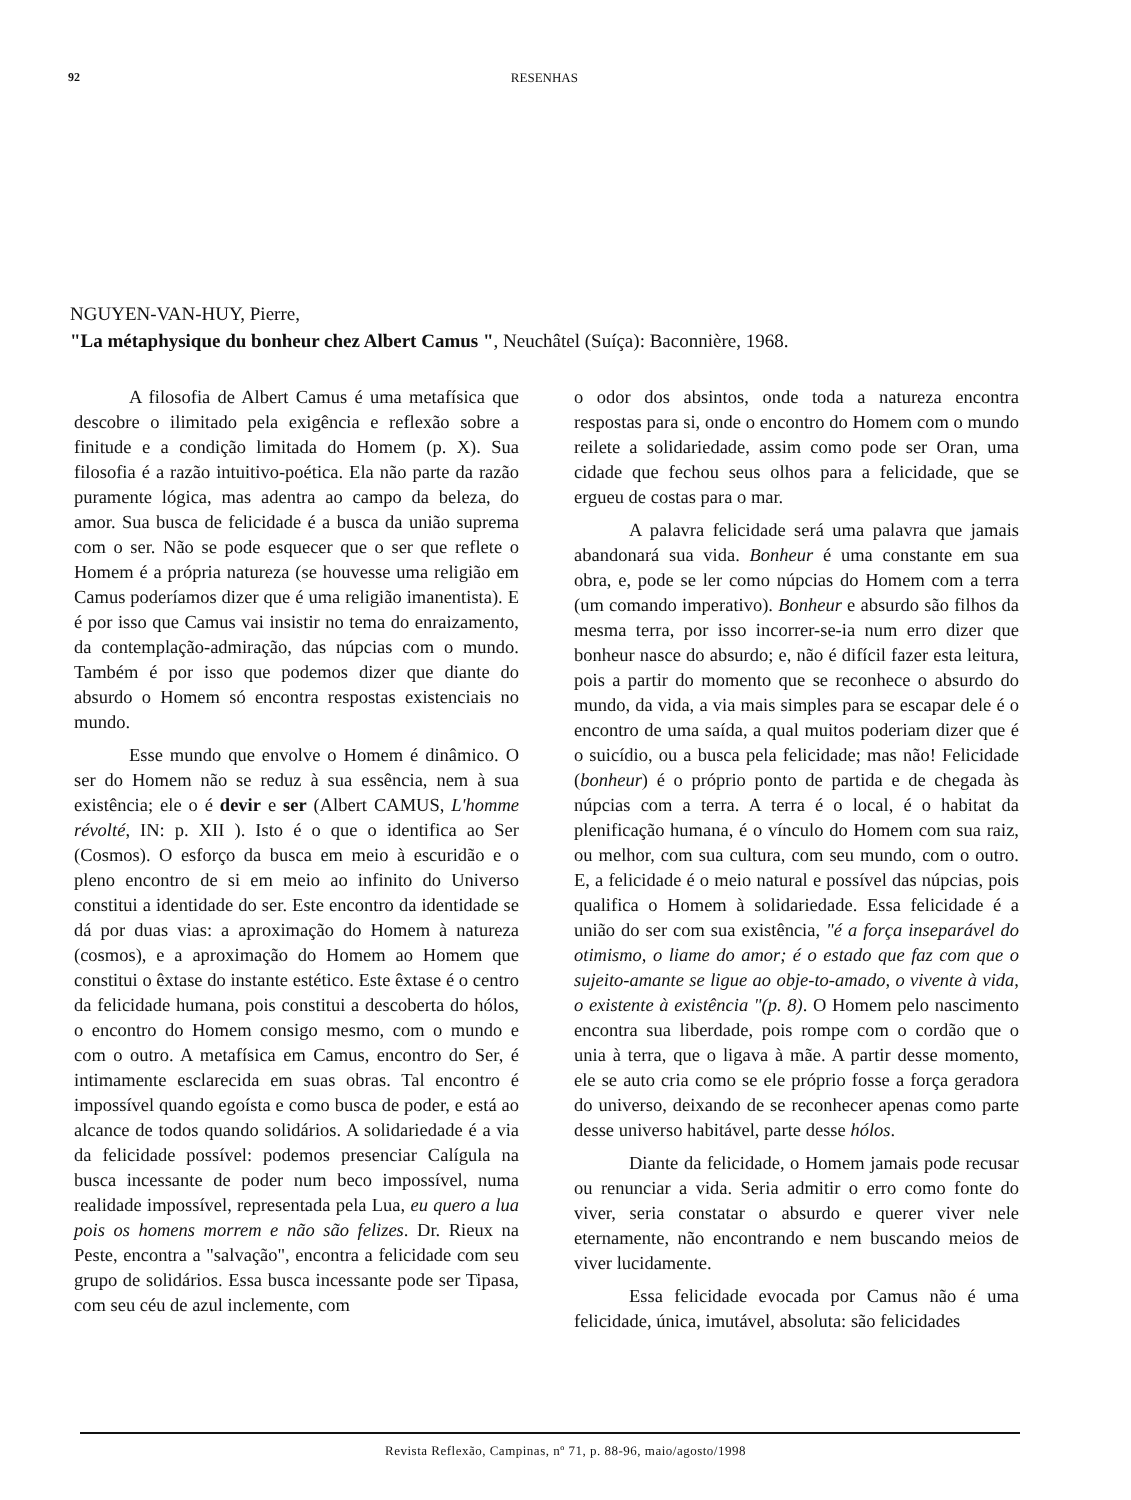92 RESENHAS
NGUYEN-VAN-HUY, Pierre,
"La métaphysique du bonheur chez Albert Camus ", Neuchâtel (Suíça): Baconnière, 1968.
A filosofia de Albert Camus é uma metafísica que descobre o ilimitado pela exigência e reflexão sobre a finitude e a condição limitada do Homem (p. X). Sua filosofia é a razão intuitivo-poética. Ela não parte da razão puramente lógica, mas adentra ao campo da beleza, do amor. Sua busca de felicidade é a busca da união suprema com o ser. Não se pode esquecer que o ser que reflete o Homem é a própria natureza (se houvesse uma religião em Camus poderíamos dizer que é uma religião imanentista). E é por isso que Camus vai insistir no tema do enraizamento, da contemplação-admiração, das núpcias com o mundo. Também é por isso que podemos dizer que diante do absurdo o Homem só encontra respostas existenciais no mundo.
Esse mundo que envolve o Homem é dinâmico. O ser do Homem não se reduz à sua essência, nem à sua existência; ele o é devir e ser (Albert CAMUS, L'homme révolté, IN: p. XII ). Isto é o que o identifica ao Ser (Cosmos). O esforço da busca em meio à escuridão e o pleno encontro de si em meio ao infinito do Universo constitui a identidade do ser. Este encontro da identidade se dá por duas vias: a aproximação do Homem à natureza (cosmos), e a aproximação do Homem ao Homem que constitui o êxtase do instante estético. Este êxtase é o centro da felicidade humana, pois constitui a descoberta do hólos, o encontro do Homem consigo mesmo, com o mundo e com o outro. A metafísica em Camus, encontro do Ser, é intimamente esclarecida em suas obras. Tal encontro é impossível quando egoísta e como busca de poder, e está ao alcance de todos quando solidários. A solidariedade é a via da felicidade possível: podemos presenciar Calígula na busca incessante de poder num beco impossível, numa realidade impossível, representada pela Lua, eu quero a lua pois os homens morrem e não são felizes. Dr. Rieux na Peste, encontra a "salvação", encontra a felicidade com seu grupo de solidários. Essa busca incessante pode ser Tipasa, com seu céu de azul inclemente, com
o odor dos absintos, onde toda a natureza encontra respostas para si, onde o encontro do Homem com o mundo reilete a solidariedade, assim como pode ser Oran, uma cidade que fechou seus olhos para a felicidade, que se ergueu de costas para o mar.
A palavra felicidade será uma palavra que jamais abandonará sua vida. Bonheur é uma constante em sua obra, e, pode se ler como núpcias do Homem com a terra (um comando imperativo). Bonheur e absurdo são filhos da mesma terra, por isso incorrer-se-ia num erro dizer que bonheur nasce do absurdo; e, não é difícil fazer esta leitura, pois a partir do momento que se reconhece o absurdo do mundo, da vida, a via mais simples para se escapar dele é o encontro de uma saída, a qual muitos poderiam dizer que é o suicídio, ou a busca pela felicidade; mas não! Felicidade (bonheur) é o próprio ponto de partida e de chegada às núpcias com a terra. A terra é o local, é o habitat da plenificação humana, é o vínculo do Homem com sua raiz, ou melhor, com sua cultura, com seu mundo, com o outro. E, a felicidade é o meio natural e possível das núpcias, pois qualifica o Homem à solidariedade. Essa felicidade é a união do ser com sua existência, "é a força inseparável do otimismo, o liame do amor; é o estado que faz com que o sujeito-amante se ligue ao obje-to-amado, o vivente à vida, o existente à existência "(p. 8). O Homem pelo nascimento encontra sua liberdade, pois rompe com o cordão que o unia à terra, que o ligava à mãe. A partir desse momento, ele se auto cria como se ele próprio fosse a força geradora do universo, deixando de se reconhecer apenas como parte desse universo habitável, parte desse hólos.
Diante da felicidade, o Homem jamais pode recusar ou renunciar a vida. Seria admitir o erro como fonte do viver, seria constatar o absurdo e querer viver nele eternamente, não encontrando e nem buscando meios de viver lucidamente.
Essa felicidade evocada por Camus não é uma felicidade, única, imutável, absoluta: são felicidades
Revista Reflexão, Campinas, nº 71, p. 88-96, maio/agosto/1998